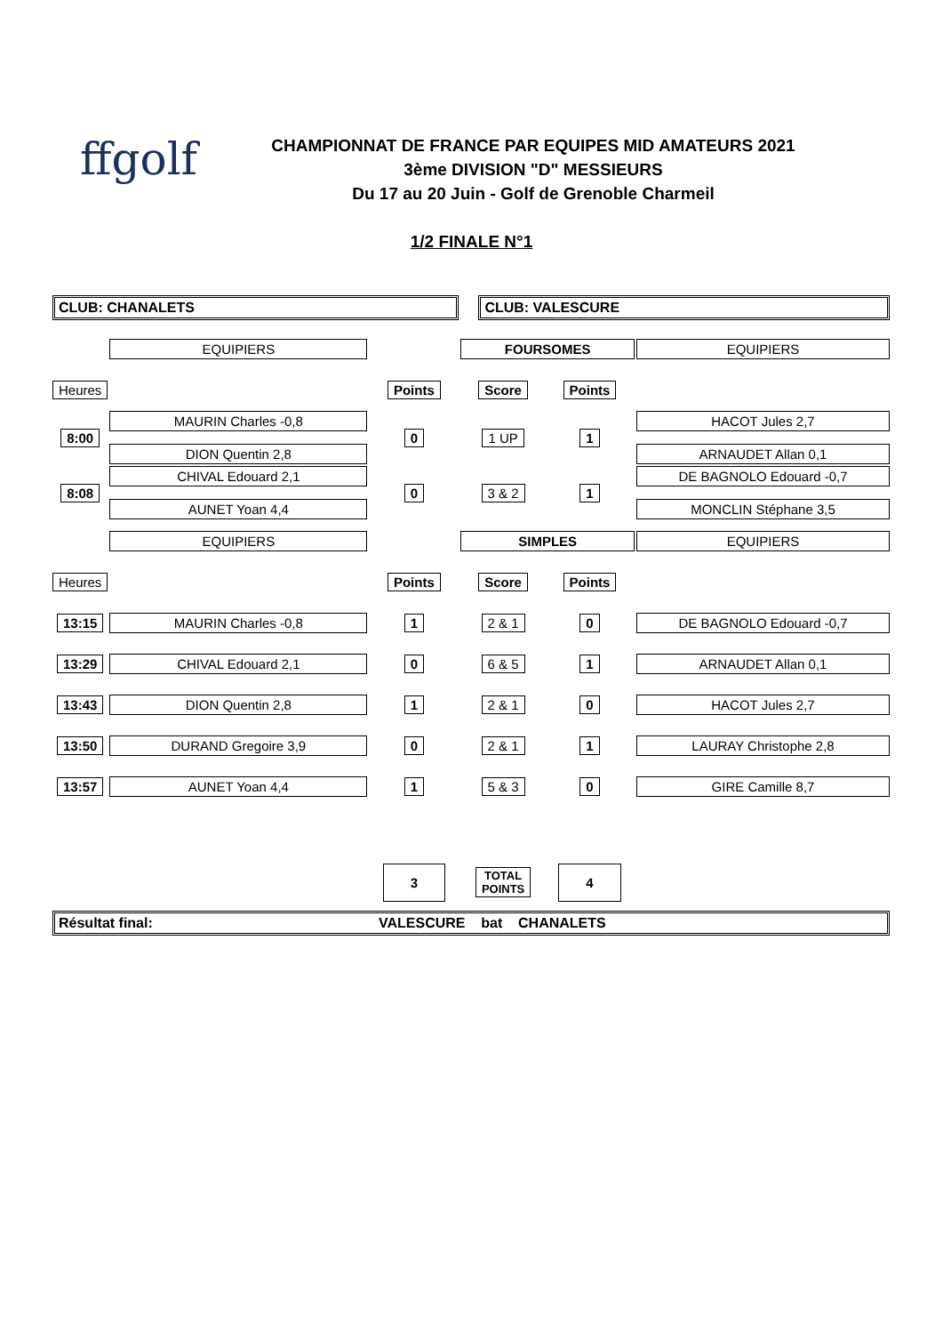ffgolf
CHAMPIONNAT DE FRANCE PAR EQUIPES MID AMATEURS 2021
3ème DIVISION "D" MESSIEURS
Du 17 au 20 Juin - Golf de Grenoble Charmeil
1/2 FINALE N°1
| CLUB: CHANALETS | | | CLUB: VALESCURE | | | |
| | EQUIPIERS | | FOURSOMES | | | EQUIPIERS |
| Heures | | Points | | Score | Points | |
| 8:00 | MAURIN Charles -0,8 DION Quentin 2,8 | 0 | | 1 UP | 1 | HACOT Jules 2,7 ARNAUDET Allan 0,1 |
| 8:08 | CHIVAL Edouard 2,1 AUNET Yoan 4,4 | 0 | | 3 & 2 | 1 | DE BAGNOLO Edouard -0,7 MONCLIN Stéphane 3,5 |
| | EQUIPIERS | | SIMPLES | | | EQUIPIERS |
| Heures | | Points | | Score | Points | |
| 13:15 | MAURIN Charles -0,8 | 1 | | 2 & 1 | 0 | DE BAGNOLO Edouard -0,7 |
| 13:29 | CHIVAL Edouard 2,1 | 0 | | 6 & 5 | 1 | ARNAUDET Allan 0,1 |
| 13:43 | DION Quentin 2,8 | 1 | | 2 & 1 | 0 | HACOT Jules 2,7 |
| 13:50 | DURAND Gregoire 3,9 | 0 | | 2 & 1 | 1 | LAURAY Christophe 2,8 |
| 13:57 | AUNET Yoan 4,4 | 1 | | 5 & 3 | 0 | GIRE Camille 8,7 |
| | | 3 | | TOTAL POINTS | 4 | |
| Résultat final: VALESCURE bat CHANALETS | | | | | | |